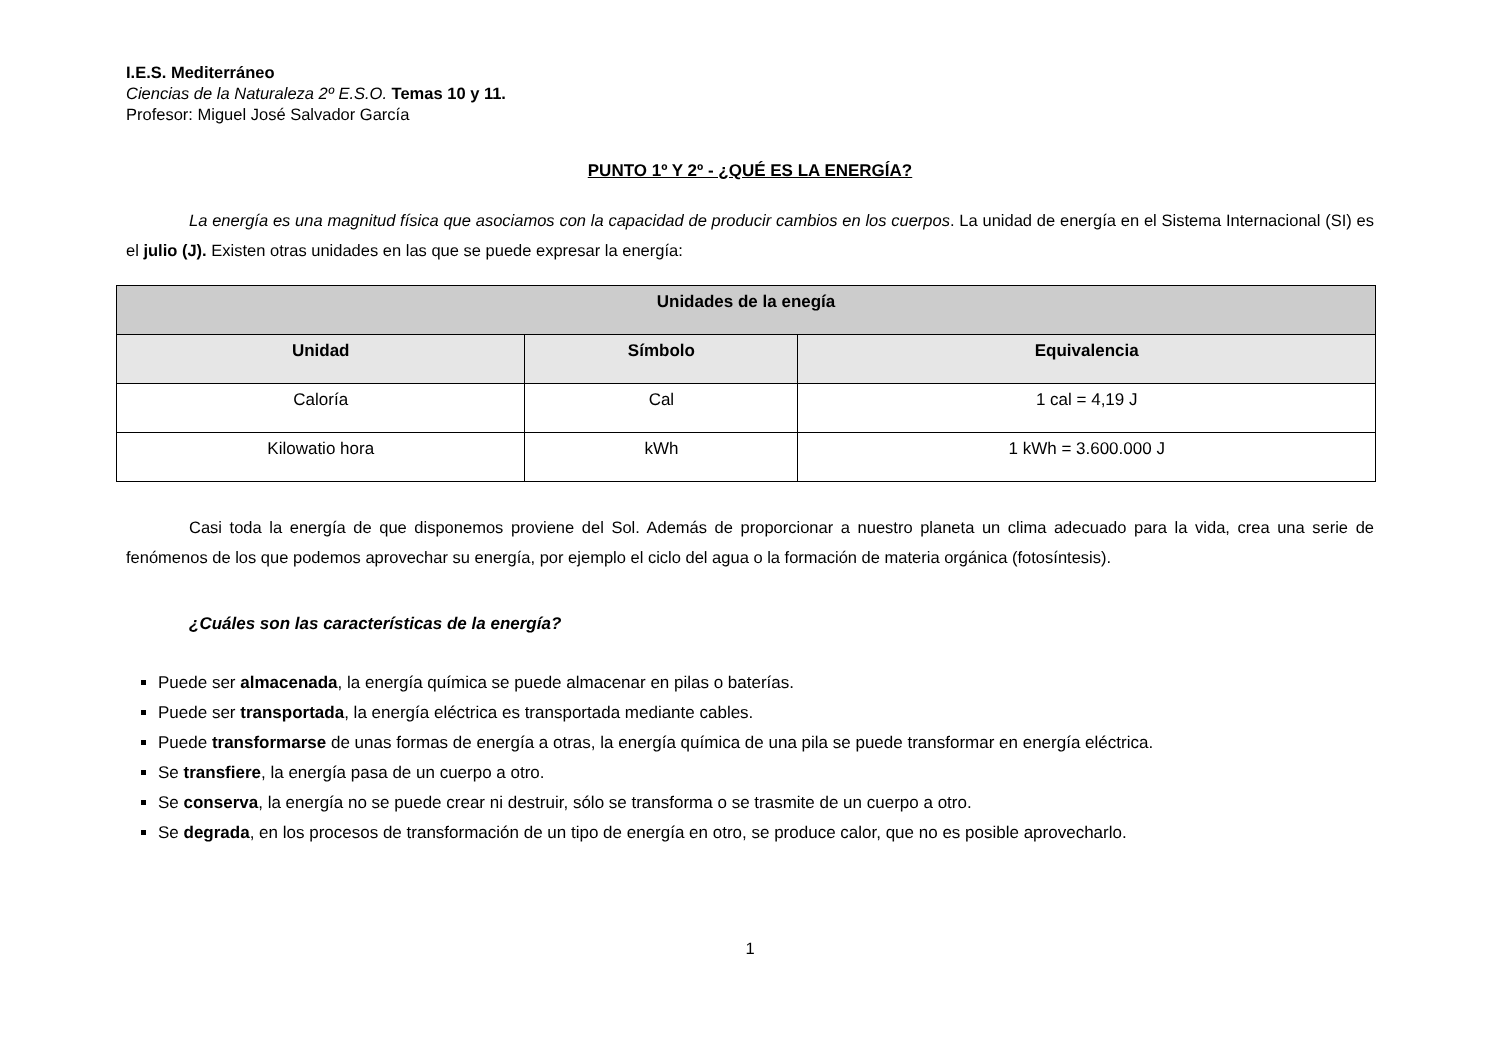I.E.S. Mediterráneo
Ciencias de la Naturaleza 2º E.S.O. Temas 10 y 11.
Profesor: Miguel José Salvador García
PUNTO 1º Y 2º - ¿QUÉ ES LA ENERGÍA?
La energía es una magnitud física que asociamos con la capacidad de producir cambios en los cuerpos. La unidad de energía en el Sistema Internacional (SI) es el julio (J). Existen otras unidades en las que se puede expresar la energía:
| Unidades de la enegía | | |
| --- | --- | --- |
| Unidad | Símbolo | Equivalencia |
| Caloría | Cal | 1 cal = 4,19 J |
| Kilowatio hora | kWh | 1 kWh = 3.600.000 J |
Casi toda la energía de que disponemos proviene del Sol. Además de proporcionar a nuestro planeta un clima adecuado para la vida, crea una serie de fenómenos de los que podemos aprovechar su energía, por ejemplo el ciclo del agua o la formación de materia orgánica (fotosíntesis).
¿Cuáles son las características de la energía?
Puede ser almacenada, la energía química se puede almacenar en pilas o baterías.
Puede ser transportada, la energía eléctrica es transportada mediante cables.
Puede transformarse de unas formas de energía a otras, la energía química de una pila se puede transformar en energía eléctrica.
Se transfiere, la energía pasa de un cuerpo a otro.
Se conserva, la energía no se puede crear ni destruir, sólo se transforma o se trasmite de un cuerpo a otro.
Se degrada, en los procesos de transformación de un tipo de energía en otro, se produce calor, que no es posible aprovecharlo.
1